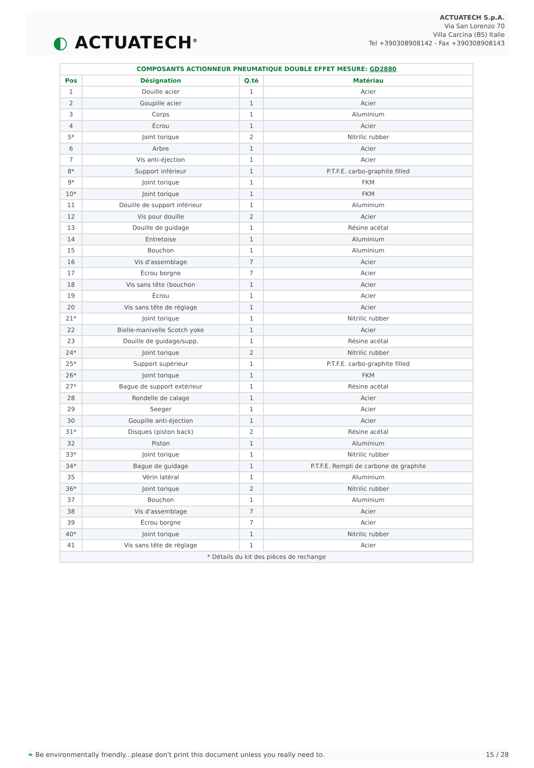◐ ACTUATECH<sup>®</sup>
ACTUATECH S.p.A.
Via San Lorenzo 70
Villa Carcina (BS) Italie
Tel +390308908142 - Fax +390308908143
| COMPOSANTS ACTIONNEUR PNEUMATIQUE DOUBLE EFFET MESURE: GD2880 | | | |
| --- | --- | --- | --- |
| Pos | Désignation | Q.té | Matériau |
| 1 | Douille acier | 1 | Acier |
| 2 | Goupille acier | 1 | Acier |
| 3 | Corps | 1 | Aluminium |
| 4 | Écrou | 1 | Acier |
| 5* | Joint torique | 2 | Nitrilic rubber |
| 6 | Arbre | 1 | Acier |
| 7 | Vis anti-éjection | 1 | Acier |
| 8* | Support inférieur | 1 | P.T.F.E. carbo-graphite filled |
| 9* | Joint torique | 1 | FKM |
| 10* | Joint torique | 1 | FKM |
| 11 | Douille de support inférieur | 1 | Aluminium |
| 12 | Vis pour douille | 2 | Acier |
| 13 | Douille de guidage | 1 | Résine acétal |
| 14 | Entretoise | 1 | Aluminium |
| 15 | Bouchon | 1 | Aluminium |
| 16 | Vis d'assemblage | 7 | Acier |
| 17 | Écrou borgne | 7 | Acier |
| 18 | Vis sans tête (bouchon | 1 | Acier |
| 19 | Écrou | 1 | Acier |
| 20 | Vis sans tête de réglage | 1 | Acier |
| 21* | Joint torique | 1 | Nitrilic rubber |
| 22 | Bielle-manivelle Scotch yoke | 1 | Acier |
| 23 | Douille de guidage/supp. | 1 | Résine acétal |
| 24* | Joint torique | 2 | Nitrilic rubber |
| 25* | Support supérieur | 1 | P.T.F.E. carbo-graphite filled |
| 26* | Joint torique | 1 | FKM |
| 27* | Bague de support extérieur | 1 | Résine acétal |
| 28 | Rondelle de calage | 1 | Acier |
| 29 | Seeger | 1 | Acier |
| 30 | Goupille anti-éjection | 1 | Acier |
| 31* | Disques (piston back) | 2 | Résine acétal |
| 32 | Piston | 1 | Aluminium |
| 33* | Joint torique | 1 | Nitrilic rubber |
| 34* | Bague de guidage | 1 | P.T.F.E. Rempli de carbone de graphite |
| 35 | Vérin latéral | 1 | Aluminium |
| 36* | Joint torique | 2 | Nitrilic rubber |
| 37 | Bouchon | 1 | Aluminium |
| 38 | Vis d'assemblage | 7 | Acier |
| 39 | Écrou borgne | 7 | Acier |
| 40* | Joint torique | 1 | Nitrilic rubber |
| 41 | Vis sans tête de réglage | 1 | Acier |
| * Détails du kit des pièces de rechange | | | |
❧ Be environmentally friendly...please don't print this document unless you really need to. 15 / 28